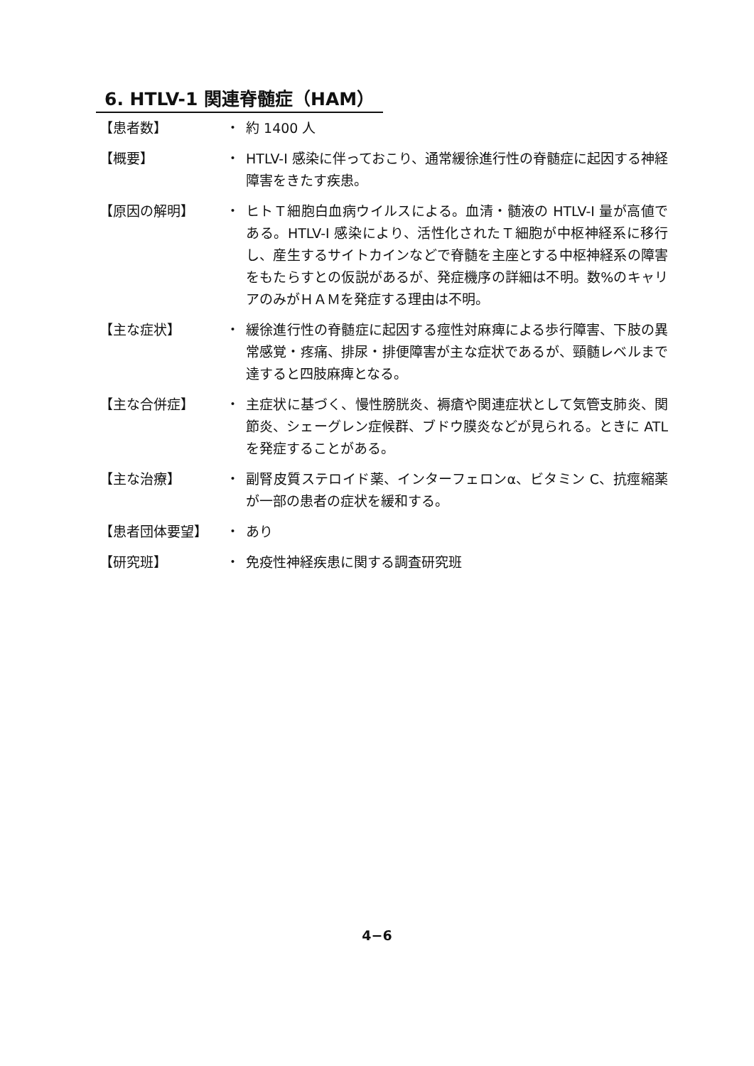6. HTLV-1 関連脊髄症（HAM）
【患者数】 ・ 約 1400 人
【概要】 ・ HTLV-I 感染に伴っておこり、通常緩徐進行性の脊髄症に起因する神経障害をきたす疾患。
【原因の解明】 ・ ヒトＴ細胞白血病ウイルスによる。血清・髄液の HTLV-I 量が高値である。HTLV-I 感染により、活性化されたＴ細胞が中枢神経系に移行し、産生するサイトカインなどで脊髄を主座とする中枢神経系の障害をもたらすとの仮説があるが、発症機序の詳細は不明。数%のキャリアのみがＨＡＭを発症する理由は不明。
【主な症状】 ・ 緩徐進行性の脊髄症に起因する痙性対麻痺による歩行障害、下肢の異常感覚・疼痛、排尿・排便障害が主な症状であるが、頸髄レベルまで達すると四肢麻痺となる。
【主な合併症】 ・ 主症状に基づく、慢性膀胱炎、褥瘡や関連症状として気管支肺炎、関節炎、シェーグレン症候群、ブドウ膜炎などが見られる。ときに ATL を発症することがある。
【主な治療】 ・ 副腎皮質ステロイド薬、インターフェロンα、ビタミン C、抗痙縮薬が一部の患者の症状を緩和する。
【患者団体要望】 ・ あり
【研究班】 ・ 免疫性神経疾患に関する調査研究班
4−6